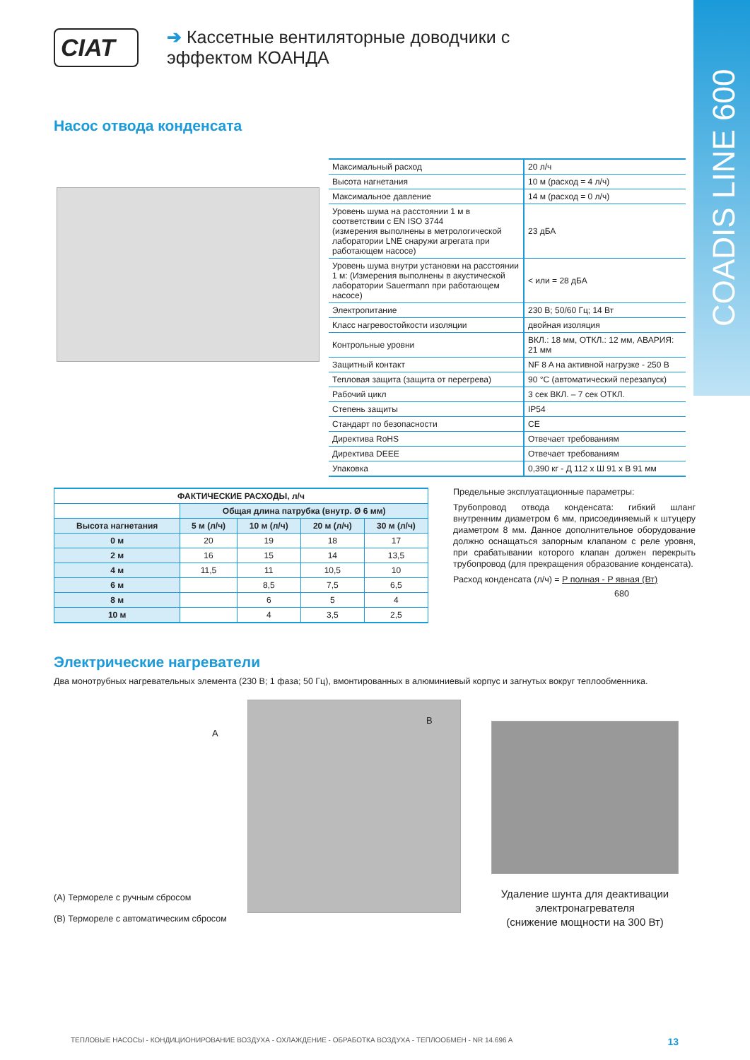COADIS LINE 600
CIAT
➔ Кассетные вентиляторные доводчики с
эффектом КОАНДА
Насос отвода конденсата
| Максимальный расход | 20 л/ч |
| Высота нагнетания | 10 м (расход = 4 л/ч) |
| Максимальное давление | 14 м (расход = 0 л/ч) |
| Уровень шума на расстоянии 1 м в соответствии с EN ISO 3744 (измерения выполнены в метрологической лаборатории LNE снаружи агрегата при работающем насосе) | 23 дБА |
| Уровень шума внутри установки на расстоянии 1 м: (Измерения выполнены в акустической лаборатории Sauermann при работающем насосе) | < или = 28 дБА |
| Электропитание | 230 В; 50/60 Гц; 14 Вт |
| Класс нагревостойкости изоляции | двойная изоляция |
| Контрольные уровни | ВКЛ.: 18 мм, ОТКЛ.: 12 мм, АВАРИЯ: 21 мм |
| Защитный контакт | NF 8 A на активной нагрузке - 250 В |
| Тепловая защита (защита от перегрева) | 90 °C (автоматический перезапуск) |
| Рабочий цикл | 3 сек ВКЛ. – 7 сек ОТКЛ. |
| Степень защиты | IP54 |
| Стандарт по безопасности | CE |
| Директива RoHS | Отвечает требованиям |
| Директива DEEE | Отвечает требованиям |
| Упаковка | 0,390 кг - Д 112 x Ш 91 x В 91 мм |
| ФАКТИЧЕСКИЕ РАСХОДЫ, л/ч | | | | |
| --- | --- | --- | --- | --- |
| | Общая длина патрубка (внутр. Ø 6 мм) | | | |
| Высота нагнетания | 5 м (л/ч) | 10 м (л/ч) | 20 м (л/ч) | 30 м (л/ч) |
| 0 м | 20 | 19 | 18 | 17 |
| 2 м | 16 | 15 | 14 | 13,5 |
| 4 м | 11,5 | 11 | 10,5 | 10 |
| 6 м | | 8,5 | 7,5 | 6,5 |
| 8 м | | 6 | 5 | 4 |
| 10 м | | 4 | 3,5 | 2,5 |
Предельные эксплуатационные параметры:
Трубопровод отвода конденсата: гибкий шланг внутренним диаметром 6 мм, присоединяемый к штуцеру диаметром 8 мм. Данное дополнительное оборудование должно оснащаться запорным клапаном с реле уровня, при срабатывании которого клапан должен перекрыть трубопровод (для прекращения образование конденсата).
Расход конденсата (л/ч) = P полная - P явная (Вт)
680
Электрические нагреватели
Два монотрубных нагревательных элемента (230 В; 1 фаза; 50 Гц), вмонтированных в алюминиевый корпус и загнутых вокруг теплообменника.
A
B
(A) Термореле с ручным сбросом
(B) Термореле с автоматическим сбросом
Удаление шунта для деактивации электронагревателя
(снижение мощности на 300 Вт)
ТЕПЛОВЫЕ НАСОСЫ - КОНДИЦИОНИРОВАНИЕ ВОЗДУХА - ОХЛАЖДЕНИЕ - ОБРАБОТКА ВОЗДУХА - ТЕПЛООБМЕН - NR 14.696 A 13